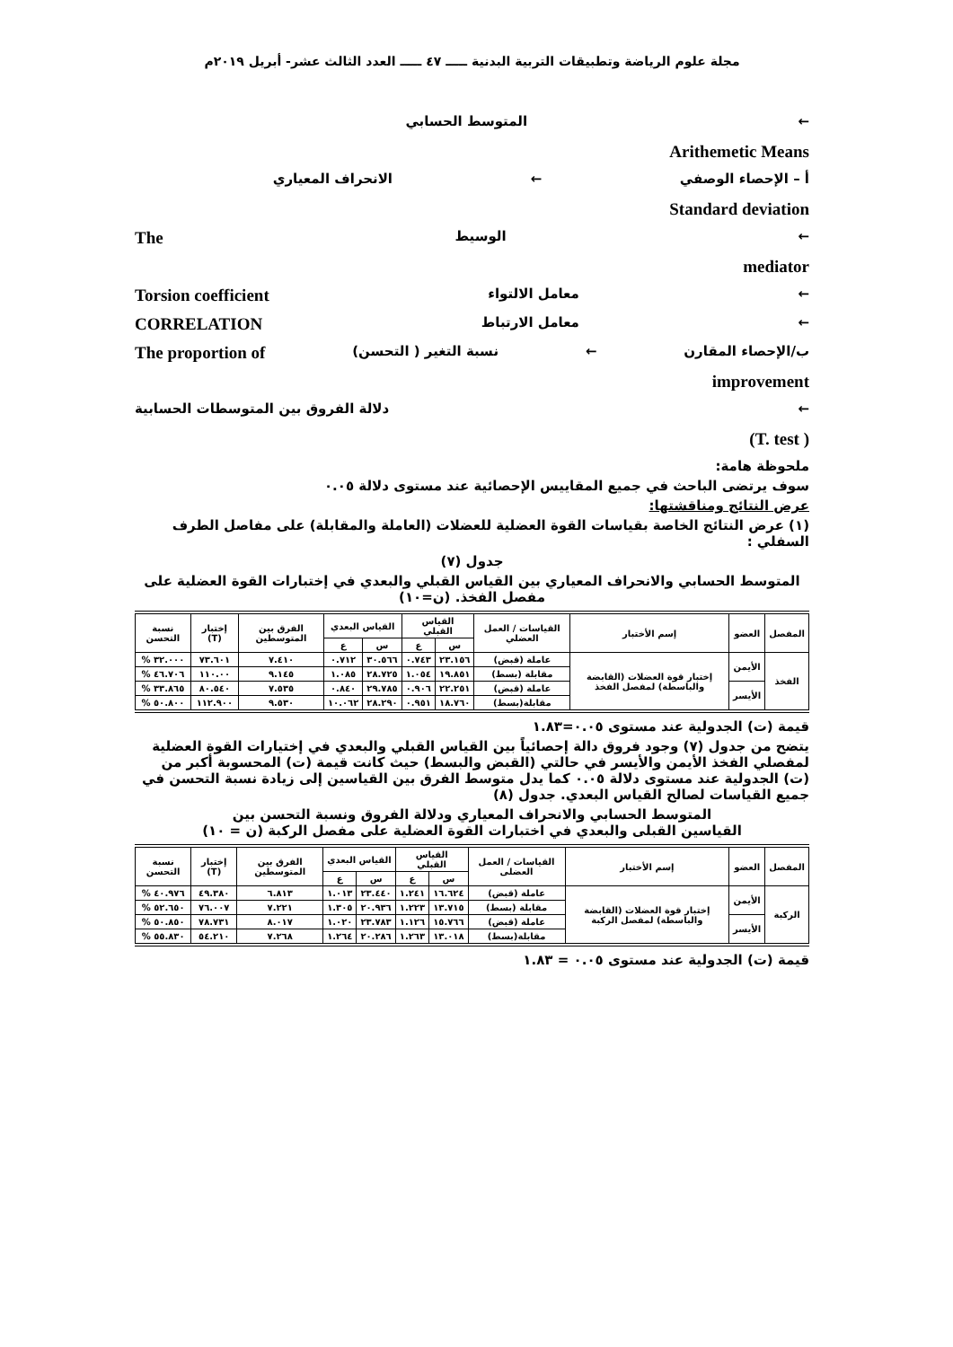مجلة علوم الرياضة وتطبيقات التربية البدنية ـــــ ٤٧ ـــــ العدد الثالث عشر- أبريل ٢٠١٩م
← المتوسط الحسابي
Arithemetic Means
أ – الإحصاء الوصفي ← الانحراف المعياري
Standard deviation
← الوسيط The
mediator
← معامل الالتواء Torsion coefficient
← معامل الارتباط CORRELATION
ب/الإحصاء المقارن ← نسبة التغير ( التحسن) The proportion of
improvement
← دلالة الفروق بين المتوسطات الحسابية
(T. test )
ملحوظة هامة:
سوف يرتضى الباحث في جميع المقاييس الإحصائية عند مستوى دلالة ٠.٠٥
عرض النتائج ومناقشتها:
(١) عرض النتائج الخاصة بقياسات القوة العضلية للعضلات (العاملة والمقابلة) على مفاصل الطرف السفلي :
جدول (٧)
المتوسط الحسابي والانحراف المعياري بين القياس القبلي والبعدي في إختبارات القوة العضلية على مفصل الفخذ. (ن=١٠)
| المفصل | العضو | إسم الأختبار | القياسات / العمل العضلي | القياس القبلي | | القياس البعدي | | الفرق بين المتوسطين | إختبار (T) | نسبة التحسن |
| --- | --- | --- | --- | --- | --- | --- | --- | --- | --- | --- |
| | | | | س | ع | س | ع | | | |
| الفخذ | الأيمن | إختبار قوة العضلات (القابضة والباسطة) لمفصل الفخذ | عاملة (قبض) | ٢٣.١٥٦ | ٠.٧٤٣ | ٣٠.٥٦٦ | ٠.٧١٢ | ٧.٤١٠ | ٧٣.٦٠١ | ٣٢.٠٠٠ % |
| | | | مقابلة (بسط) | ١٩.٨٥١ | ١.٠٥٤ | ٢٨.٧٢٥ | ١.٠٨٥ | ٩.١٤٥ | ١١٠.٠٠ | ٤٦.٧٠٦ % |
| | الأيسر | | عاملة (قبض) | ٢٢.٢٥١ | ٠.٩٠٦ | ٢٩.٧٨٥ | ٠.٨٤٠ | ٧.٥٣٥ | ٨٠.٥٤٠ | ٣٣.٨٦٥ % |
| | | | مقابلة(بسط) | ١٨.٧٦٠ | ٠.٩٥١ | ٢٨.٢٩٠ | ١٠.٠٦٢ | ٩.٥٣٠ | ١١٢.٩٠٠ | ٥٠.٨٠٠ % |
قيمة (ت) الجدولية عند مستوى ٠.٠٥=١.٨٣
يتضح من جدول (٧) وجود فروق دالة إحصائياً بين القياس القبلي والبعدي في إختيارات القوة العضلية لمفصلي الفخذ الأيمن والأيسر في حالتي (القبض والبسط) حيث كانت قيمة (ت) المحسوبة أكبر من (ت) الجدولية عند مستوى دلالة ٠.٠٥ كما يدل متوسط الفرق بين القياسين إلى زيادة نسبة التحسن في جميع القياسات لصالح القياس البعدي. جدول (٨)
المتوسط الحسابي والانحراف المعياري ودلالة الفروق ونسبة التحسن بين
القياسين القبلى والبعدي في اختبارات القوة العضلية على مفصل الركبة (ن = ١٠)
| المفصل | العضو | إسم الأختبار | القياسات / العمل العضلى | القياس القبلي | | القياس البعدي | | الفرق بين المتوسطين | إختبار (T) | نسبة التحسن |
| --- | --- | --- | --- | --- | --- | --- | --- | --- | --- | --- |
| | | | | س | ع | س | ع | | | |
| الركبة | الأيمن | إختبار قوة العضلات (القابضة والباسطة) لمفصل الركبة | عاملة (قبض) | ١٦.٦٢٤ | ١.٢٤١ | ٢٣.٤٤٠ | ١.٠١٣ | ٦.٨١٣ | ٤٩.٣٨٠ | ٤٠.٩٧٦ % |
| | | | مقابلة (بسط) | ١٣.٧١٥ | ١.٢٢٣ | ٢٠.٩٣٦ | ١.٣٠٥ | ٧.٢٢١ | ٧٦.٠٠٧ | ٥٢.٦٥٠ % |
| | الأيسر | | عاملة (قبض) | ١٥.٧٦٦ | ١.١٢٦ | ٢٣.٧٨٣ | ١.٠٢٠ | ٨.٠١٧ | ٧٨.٧٣١ | ٥٠.٨٥٠ % |
| | | | مقابلة(بسط) | ١٣.٠١٨ | ١.٢٦٣ | ٢٠.٢٨٦ | ١.٢٦٤ | ٧.٢٦٨ | ٥٤.٢١٠ | ٥٥.٨٣٠ % |
قيمة (ت) الجدولية عند مستوى ٠.٠٥ = ١.٨٣